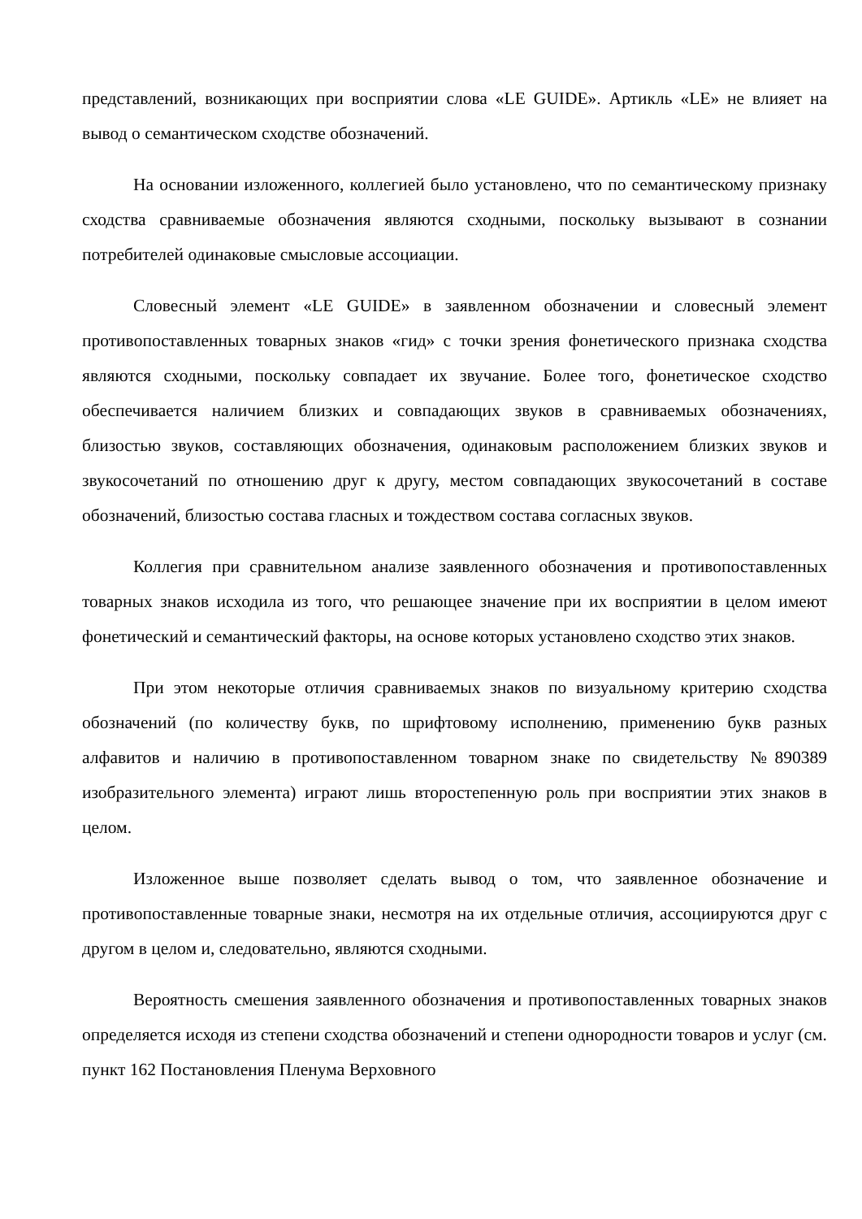представлений, возникающих при восприятии слова «LE GUIDE». Артикль «LE» не влияет на вывод о семантическом сходстве обозначений.
На основании изложенного, коллегией было установлено, что по семантическому признаку сходства сравниваемые обозначения являются сходными, поскольку вызывают в сознании потребителей одинаковые смысловые ассоциации.
Словесный элемент «LE GUIDE» в заявленном обозначении и словесный элемент противопоставленных товарных знаков «гид» с точки зрения фонетического признака сходства являются сходными, поскольку совпадает их звучание. Более того, фонетическое сходство обеспечивается наличием близких и совпадающих звуков в сравниваемых обозначениях, близостью звуков, составляющих обозначения, одинаковым расположением близких звуков и звукосочетаний по отношению друг к другу, местом совпадающих звукосочетаний в составе обозначений, близостью состава гласных и тождеством состава согласных звуков.
Коллегия при сравнительном анализе заявленного обозначения и противопоставленных товарных знаков исходила из того, что решающее значение при их восприятии в целом имеют фонетический и семантический факторы, на основе которых установлено сходство этих знаков.
При этом некоторые отличия сравниваемых знаков по визуальному критерию сходства обозначений (по количеству букв, по шрифтовому исполнению, применению букв разных алфавитов и наличию в противопоставленном товарном знаке по свидетельству №890389 изобразительного элемента) играют лишь второстепенную роль при восприятии этих знаков в целом.
Изложенное выше позволяет сделать вывод о том, что заявленное обозначение и противопоставленные товарные знаки, несмотря на их отдельные отличия, ассоциируются друг с другом в целом и, следовательно, являются сходными.
Вероятность смешения заявленного обозначения и противопоставленных товарных знаков определяется исходя из степени сходства обозначений и степени однородности товаров и услуг (см. пункт 162 Постановления Пленума Верховного